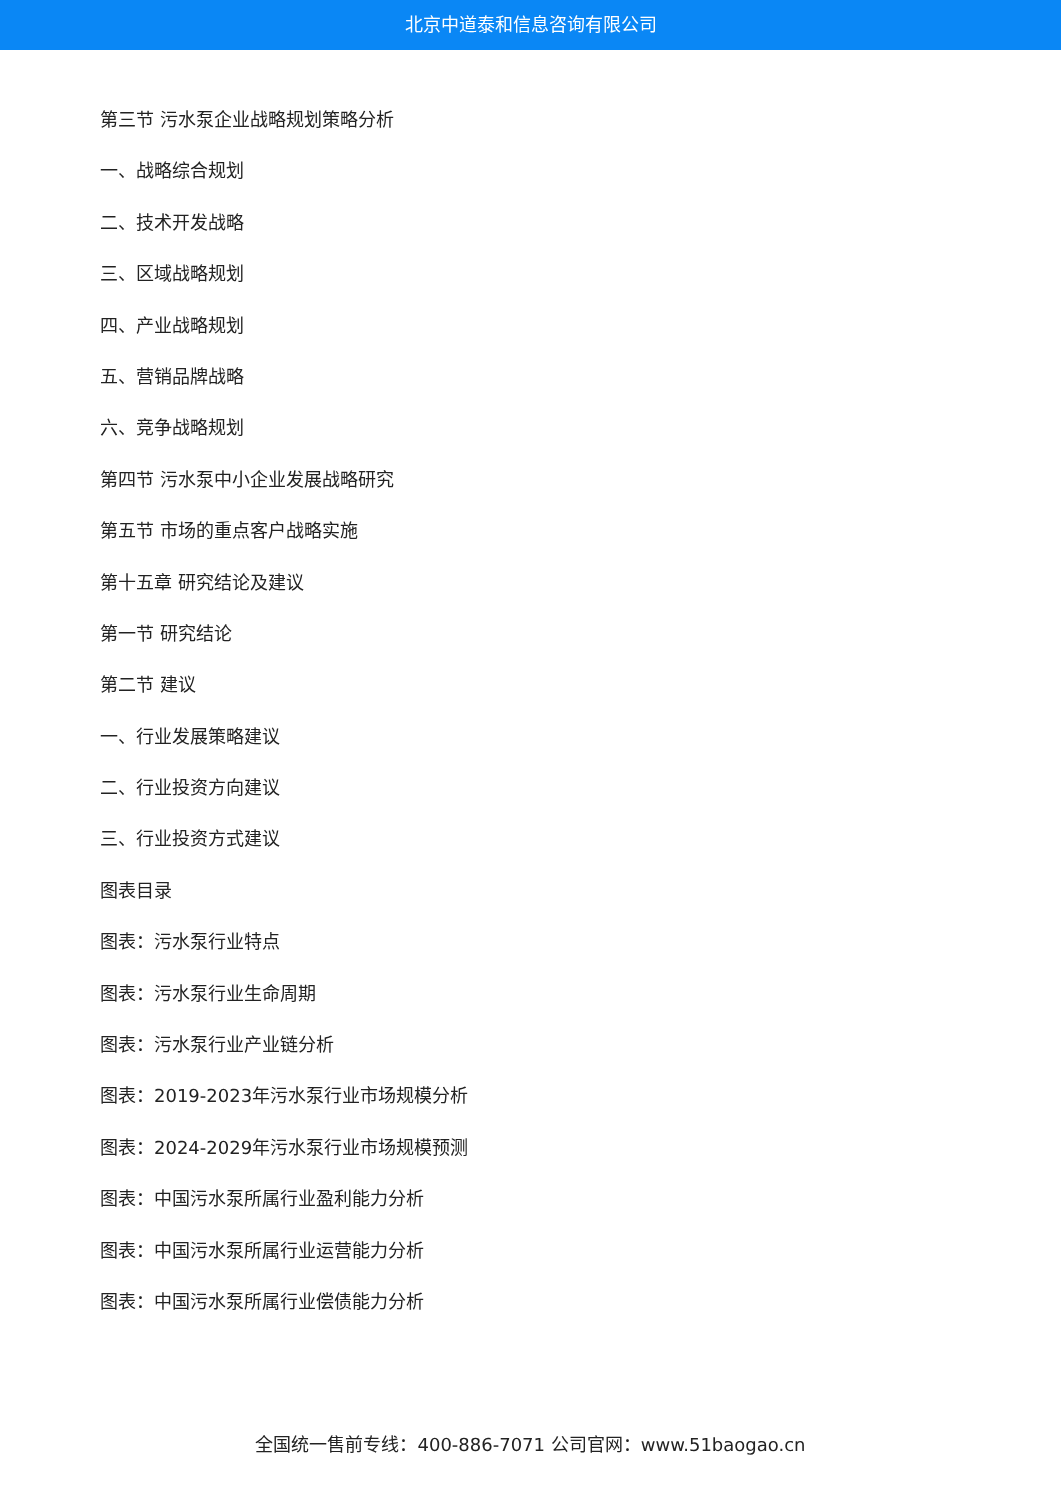北京中道泰和信息咨询有限公司
第三节 污水泵企业战略规划策略分析
一、战略综合规划
二、技术开发战略
三、区域战略规划
四、产业战略规划
五、营销品牌战略
六、竞争战略规划
第四节 污水泵中小企业发展战略研究
第五节 市场的重点客户战略实施
第十五章 研究结论及建议
第一节 研究结论
第二节 建议
一、行业发展策略建议
二、行业投资方向建议
三、行业投资方式建议
图表目录
图表：污水泵行业特点
图表：污水泵行业生命周期
图表：污水泵行业产业链分析
图表：2019-2023年污水泵行业市场规模分析
图表：2024-2029年污水泵行业市场规模预测
图表：中国污水泵所属行业盈利能力分析
图表：中国污水泵所属行业运营能力分析
图表：中国污水泵所属行业偿债能力分析
全国统一售前专线：400-886-7071 公司官网：www.51baogao.cn